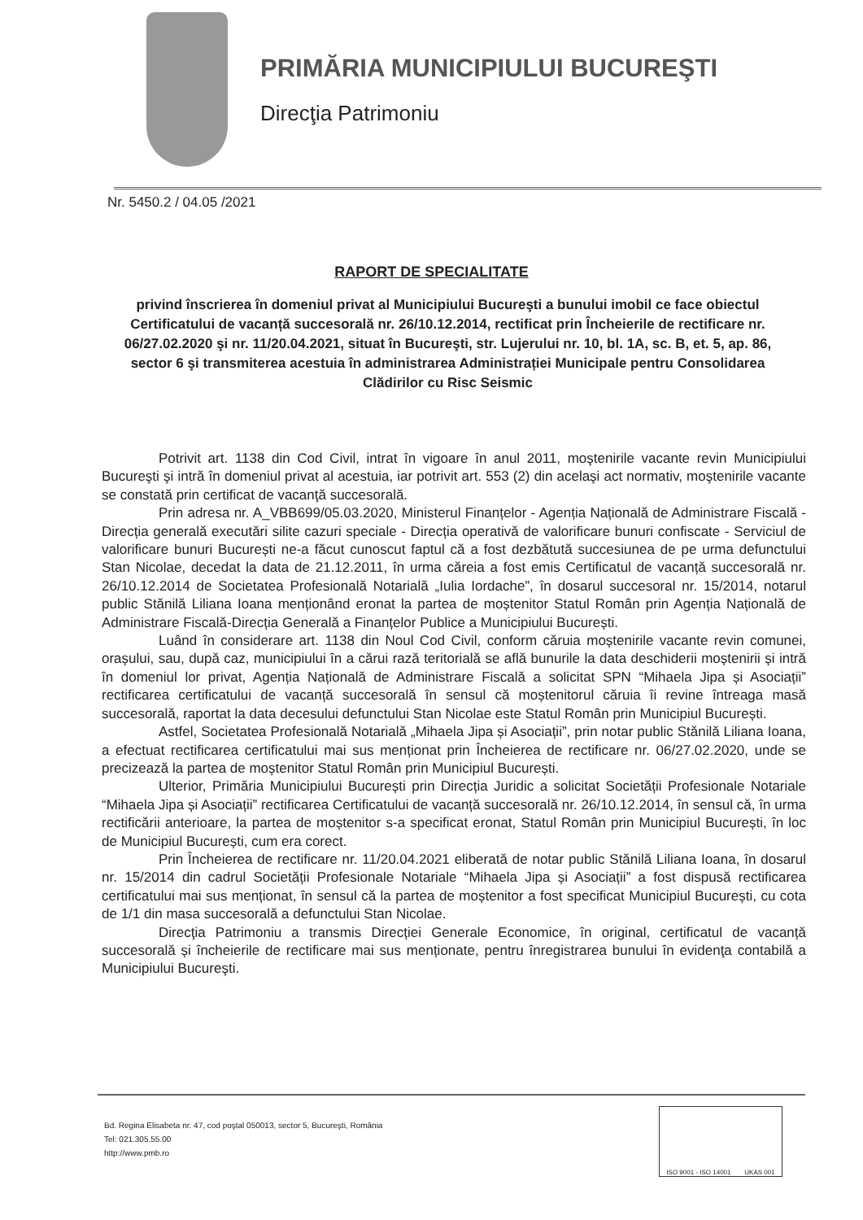PRIMĂRIA MUNICIPIULUI BUCUREŞTI
Direcţia Patrimoniu
Nr. 5450.2 / 04.05 /2021
RAPORT DE SPECIALITATE
privind înscrierea în domeniul privat al Municipiului Bucureşti a bunului imobil ce face obiectul Certificatului de vacanță succesorală nr. 26/10.12.2014, rectificat prin Încheierile de rectificare nr. 06/27.02.2020 şi nr. 11/20.04.2021, situat în Bucureşti, str. Lujerului nr. 10, bl. 1A, sc. B, et. 5, ap. 86, sector 6 şi transmiterea acestuia în administrarea Administrației Municipale pentru Consolidarea Clădirilor cu Risc Seismic
Potrivit art. 1138 din Cod Civil, intrat în vigoare în anul 2011, moştenirile vacante revin Municipiului Bucureşti şi intră în domeniul privat al acestuia, iar potrivit art. 553 (2) din acelaşi act normativ, moştenirile vacante se constată prin certificat de vacanţă succesorală.
Prin adresa nr. A_VBB699/05.03.2020, Ministerul Finanțelor - Agenția Națională de Administrare Fiscală - Direcția generală executări silite cazuri speciale - Direcția operativă de valorificare bunuri confiscate - Serviciul de valorificare bunuri București ne-a făcut cunoscut faptul că a fost dezbătută succesiunea de pe urma defunctului Stan Nicolae, decedat la data de 21.12.2011, în urma căreia a fost emis Certificatul de vacanță succesorală nr. 26/10.12.2014 de Societatea Profesională Notarială „Iulia Iordache”, în dosarul succesoral nr. 15/2014, notarul public Stănilă Liliana Ioana menționând eronat la partea de moștenitor Statul Român prin Agenția Națională de Administrare Fiscală-Direcția Generală a Finanțelor Publice a Municipiului București.
Luând în considerare art. 1138 din Noul Cod Civil, conform căruia moștenirile vacante revin comunei, orașului, sau, după caz, municipiului în a cărui rază teritorială se află bunurile la data deschiderii moștenirii și intră în domeniul lor privat, Agenția Națională de Administrare Fiscală a solicitat SPN “Mihaela Jipa și Asociații” rectificarea certificatului de vacanță succesorală în sensul că moștenitorul căruia îi revine întreaga masă succesorală, raportat la data decesului defunctului Stan Nicolae este Statul Român prin Municipiul București.
Astfel, Societatea Profesională Notarială „Mihaela Jipa și Asociații”, prin notar public Stănilă Liliana Ioana, a efectuat rectificarea certificatului mai sus menționat prin Încheierea de rectificare nr. 06/27.02.2020, unde se precizează la partea de moștenitor Statul Român prin Municipiul București.
Ulterior, Primăria Municipiului București prin Direcția Juridic a solicitat Societății Profesionale Notariale “Mihaela Jipa și Asociații” rectificarea Certificatului de vacanță succesorală nr. 26/10.12.2014, în sensul că, în urma rectificării anterioare, la partea de moștenitor s-a specificat eronat, Statul Român prin Municipiul București, în loc de Municipiul București, cum era corect.
Prin Încheierea de rectificare nr. 11/20.04.2021 eliberată de notar public Stănilă Liliana Ioana, în dosarul nr. 15/2014 din cadrul Societății Profesionale Notariale “Mihaela Jipa și Asociații” a fost dispusă rectificarea certificatului mai sus menționat, în sensul că la partea de moștenitor a fost specificat Municipiul București, cu cota de 1/1 din masa succesorală a defunctului Stan Nicolae.
Direcţia Patrimoniu a transmis Direcției Generale Economice, în original, certificatul de vacanță succesorală și încheierile de rectificare mai sus menționate, pentru înregistrarea bunului în evidenţa contabilă a Municipiului Bucureşti.
Bd. Regina Elisabeta nr. 47, cod poştal 050013, sector 5, Bucureşti, România
Tel: 021.305.55.00
http://www.pmb.ro
ISO 9001 - ISO 14001 UKAS 001